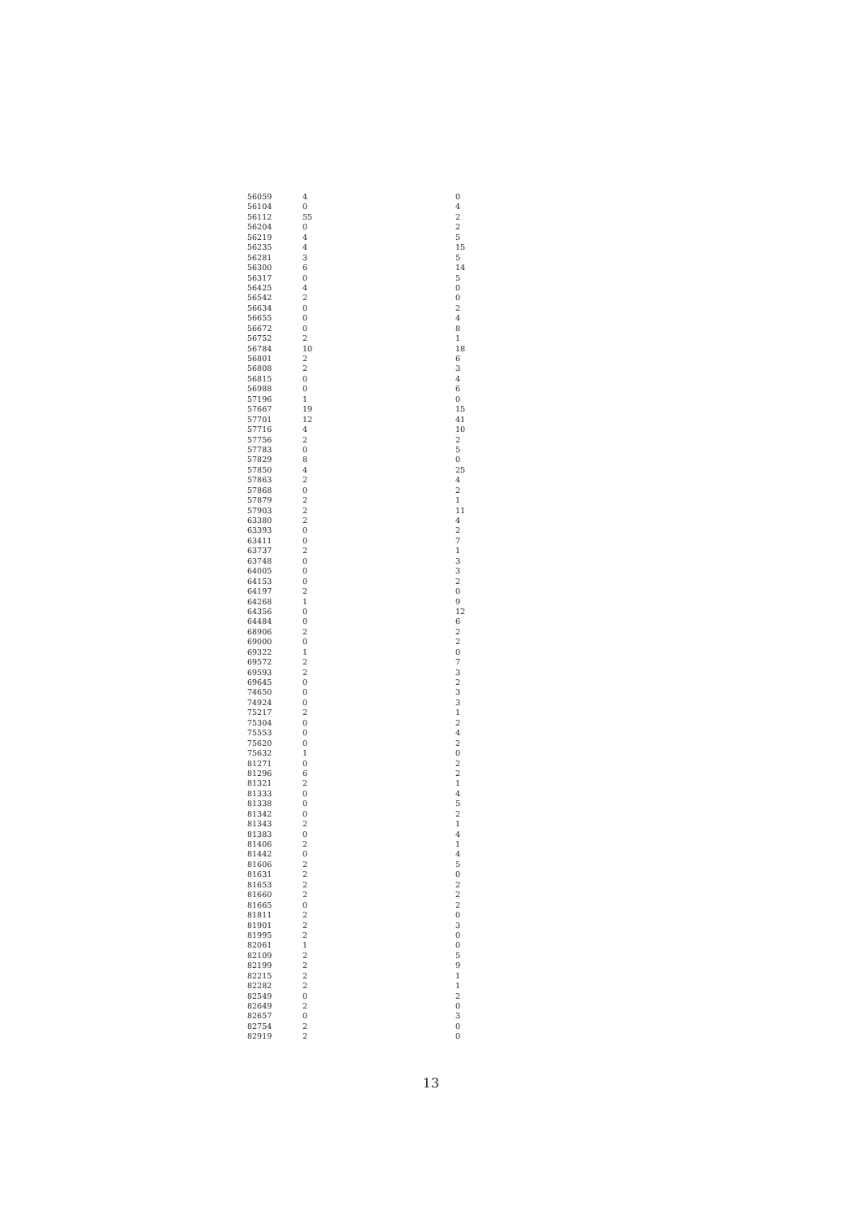| 56059 | 4 | 0 |
| 56104 | 0 | 4 |
| 56112 | 55 | 2 |
| 56204 | 0 | 2 |
| 56219 | 4 | 5 |
| 56235 | 4 | 15 |
| 56281 | 3 | 5 |
| 56300 | 6 | 14 |
| 56317 | 0 | 5 |
| 56425 | 4 | 0 |
| 56542 | 2 | 0 |
| 56634 | 0 | 2 |
| 56655 | 0 | 4 |
| 56672 | 0 | 8 |
| 56752 | 2 | 1 |
| 56784 | 10 | 18 |
| 56801 | 2 | 6 |
| 56808 | 2 | 3 |
| 56815 | 0 | 4 |
| 56988 | 0 | 6 |
| 57196 | 1 | 0 |
| 57667 | 19 | 15 |
| 57701 | 12 | 41 |
| 57716 | 4 | 10 |
| 57756 | 2 | 2 |
| 57783 | 0 | 5 |
| 57829 | 8 | 0 |
| 57850 | 4 | 25 |
| 57863 | 2 | 4 |
| 57868 | 0 | 2 |
| 57879 | 2 | 1 |
| 57903 | 2 | 11 |
| 63380 | 2 | 4 |
| 63393 | 0 | 2 |
| 63411 | 0 | 7 |
| 63737 | 2 | 1 |
| 63748 | 0 | 3 |
| 64005 | 0 | 3 |
| 64153 | 0 | 2 |
| 64197 | 2 | 0 |
| 64268 | 1 | 9 |
| 64356 | 0 | 12 |
| 64484 | 0 | 6 |
| 68906 | 2 | 2 |
| 69000 | 0 | 2 |
| 69322 | 1 | 0 |
| 69572 | 2 | 7 |
| 69593 | 2 | 3 |
| 69645 | 0 | 2 |
| 74650 | 0 | 3 |
| 74924 | 0 | 3 |
| 75217 | 2 | 1 |
| 75304 | 0 | 2 |
| 75553 | 0 | 4 |
| 75620 | 0 | 2 |
| 75632 | 1 | 0 |
| 81271 | 0 | 2 |
| 81296 | 6 | 2 |
| 81321 | 2 | 1 |
| 81333 | 0 | 4 |
| 81338 | 0 | 5 |
| 81342 | 0 | 2 |
| 81343 | 2 | 1 |
| 81383 | 0 | 4 |
| 81406 | 2 | 1 |
| 81442 | 0 | 4 |
| 81606 | 2 | 5 |
| 81631 | 2 | 0 |
| 81653 | 2 | 2 |
| 81660 | 2 | 2 |
| 81665 | 0 | 2 |
| 81811 | 2 | 0 |
| 81901 | 2 | 3 |
| 81995 | 2 | 0 |
| 82061 | 1 | 0 |
| 82109 | 2 | 5 |
| 82199 | 2 | 9 |
| 82215 | 2 | 1 |
| 82282 | 2 | 1 |
| 82549 | 0 | 2 |
| 82649 | 2 | 0 |
| 82657 | 0 | 3 |
| 82754 | 2 | 0 |
| 82919 | 2 | 0 |
13